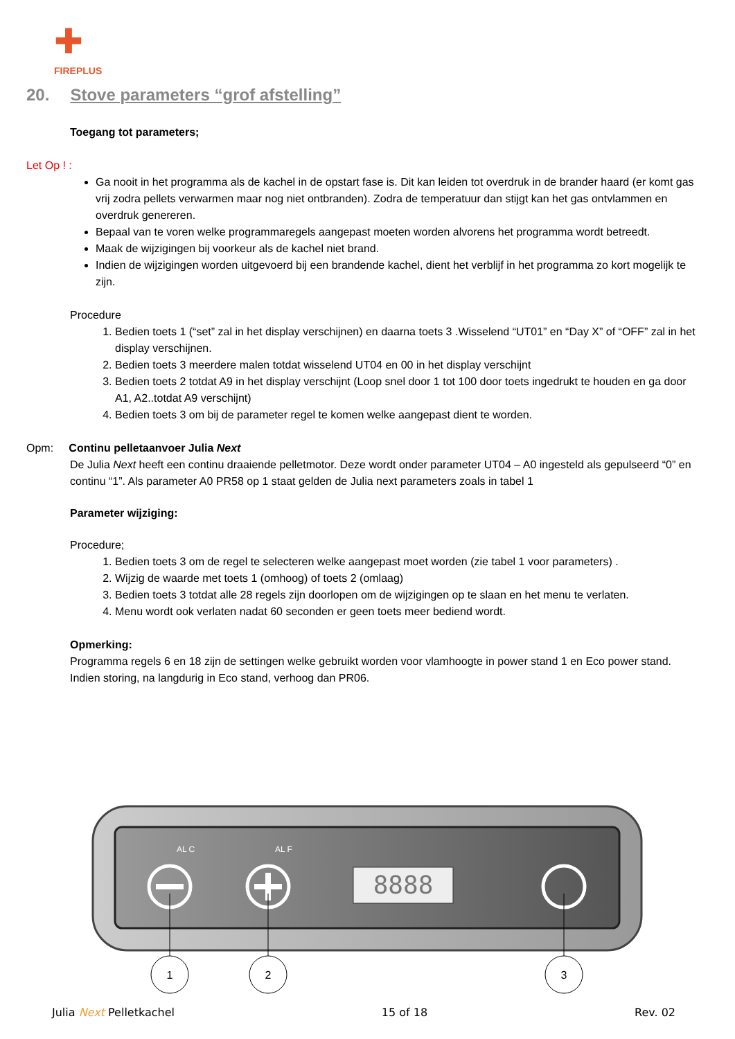✚
FIREPLUS
20. Stove parameters “grof afstelling”
Toegang tot parameters;
Let Op ! :
Ga nooit in het programma als de kachel in de opstart fase is. Dit kan leiden tot overdruk in de brander haard (er komt gas vrij zodra pellets verwarmen maar nog niet ontbranden). Zodra de temperatuur dan stijgt kan het gas ontvlammen en overdruk genereren.
Bepaal van te voren welke programmaregels aangepast moeten worden alvorens het programma wordt betreedt.
Maak de wijzigingen bij voorkeur als de kachel niet brand.
Indien de wijzigingen worden uitgevoerd bij een brandende kachel, dient het verblijf in het programma zo kort mogelijk te zijn.
Procedure
1. Bedien toets 1 (“set” zal in het display verschijnen) en daarna toets 3 .Wisselend “UT01” en “Day X” of “OFF” zal in het display verschijnen.
2. Bedien toets 3 meerdere malen totdat wisselend UT04 en 00 in het display verschijnt
3. Bedien toets 2 totdat A9 in het display verschijnt (Loop snel door 1 tot 100 door toets ingedrukt te houden en ga door A1, A2..totdat A9 verschijnt)
4. Bedien toets 3 om bij de parameter regel te komen welke aangepast dient te worden.
Opm: Continu pelletaanvoer Julia Next
De Julia Next heeft een continu draaiende pelletmotor. Deze wordt onder parameter UT04 – A0 ingesteld als gepulseerd “0” en continu “1”. Als parameter A0 PR58 op 1 staat gelden de Julia next parameters zoals in tabel 1
Parameter wijziging:
Procedure;
1. Bedien toets 3 om de regel te selecteren welke aangepast moet worden (zie tabel 1 voor parameters) .
2. Wijzig de waarde met toets 1 (omhoog) of toets 2 (omlaag)
3. Bedien toets 3 totdat alle 28 regels zijn doorlopen om de wijzigingen op te slaan en het menu te verlaten.
4. Menu wordt ook verlaten nadat 60 seconden er geen toets meer bediend wordt.
Opmerking:
Programma regels 6 en 18 zijn de settingen welke gebruikt worden voor vlamhoogte in power stand 1 en Eco power stand. Indien storing, na langdurig in Eco stand, verhoog dan PR06.
8888
AL C
AL F
1
2
3
Julia Next Pelletkachel 15 of 18 Rev. 02